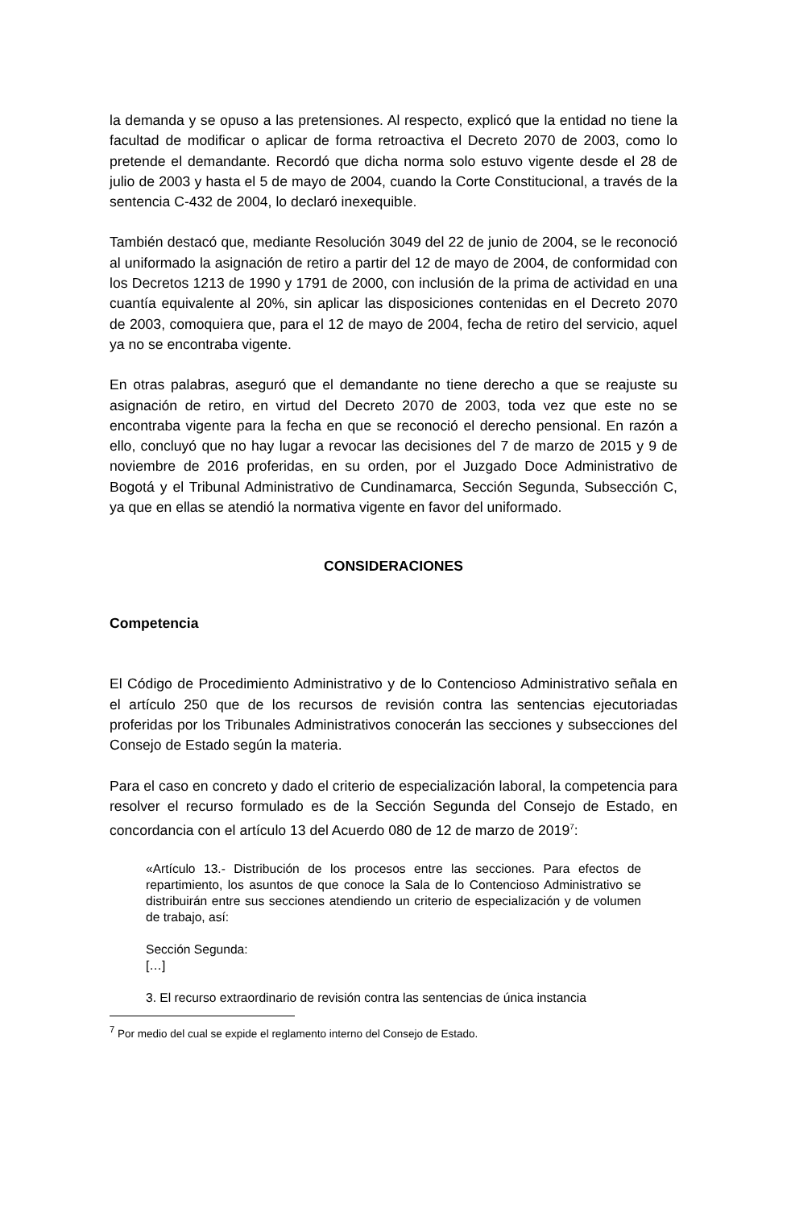la demanda y se opuso a las pretensiones. Al respecto, explicó que la entidad no tiene la facultad de modificar o aplicar de forma retroactiva el Decreto 2070 de 2003, como lo pretende el demandante. Recordó que dicha norma solo estuvo vigente desde el 28 de julio de 2003 y hasta el 5 de mayo de 2004, cuando la Corte Constitucional, a través de la sentencia C-432 de 2004, lo declaró inexequible.
También destacó que, mediante Resolución 3049 del 22 de junio de 2004, se le reconoció al uniformado la asignación de retiro a partir del 12 de mayo de 2004, de conformidad con los Decretos 1213 de 1990 y 1791 de 2000, con inclusión de la prima de actividad en una cuantía equivalente al 20%, sin aplicar las disposiciones contenidas en el Decreto 2070 de 2003, comoquiera que, para el 12 de mayo de 2004, fecha de retiro del servicio, aquel ya no se encontraba vigente.
En otras palabras, aseguró que el demandante no tiene derecho a que se reajuste su asignación de retiro, en virtud del Decreto 2070 de 2003, toda vez que este no se encontraba vigente para la fecha en que se reconoció el derecho pensional. En razón a ello, concluyó que no hay lugar a revocar las decisiones del 7 de marzo de 2015 y 9 de noviembre de 2016 proferidas, en su orden, por el Juzgado Doce Administrativo de Bogotá y el Tribunal Administrativo de Cundinamarca, Sección Segunda, Subsección C, ya que en ellas se atendió la normativa vigente en favor del uniformado.
CONSIDERACIONES
Competencia
El Código de Procedimiento Administrativo y de lo Contencioso Administrativo señala en el artículo 250 que de los recursos de revisión contra las sentencias ejecutoriadas proferidas por los Tribunales Administrativos conocerán las secciones y subsecciones del Consejo de Estado según la materia.
Para el caso en concreto y dado el criterio de especialización laboral, la competencia para resolver el recurso formulado es de la Sección Segunda del Consejo de Estado, en concordancia con el artículo 13 del Acuerdo 080 de 12 de marzo de 2019<sup>7</sup>:
«Artículo 13.- Distribución de los procesos entre las secciones. Para efectos de repartimiento, los asuntos de que conoce la Sala de lo Contencioso Administrativo se distribuirán entre sus secciones atendiendo un criterio de especialización y de volumen de trabajo, así:
Sección Segunda:
[…]
3. El recurso extraordinario de revisión contra las sentencias de única instancia
<sup>7</sup> Por medio del cual se expide el reglamento interno del Consejo de Estado.